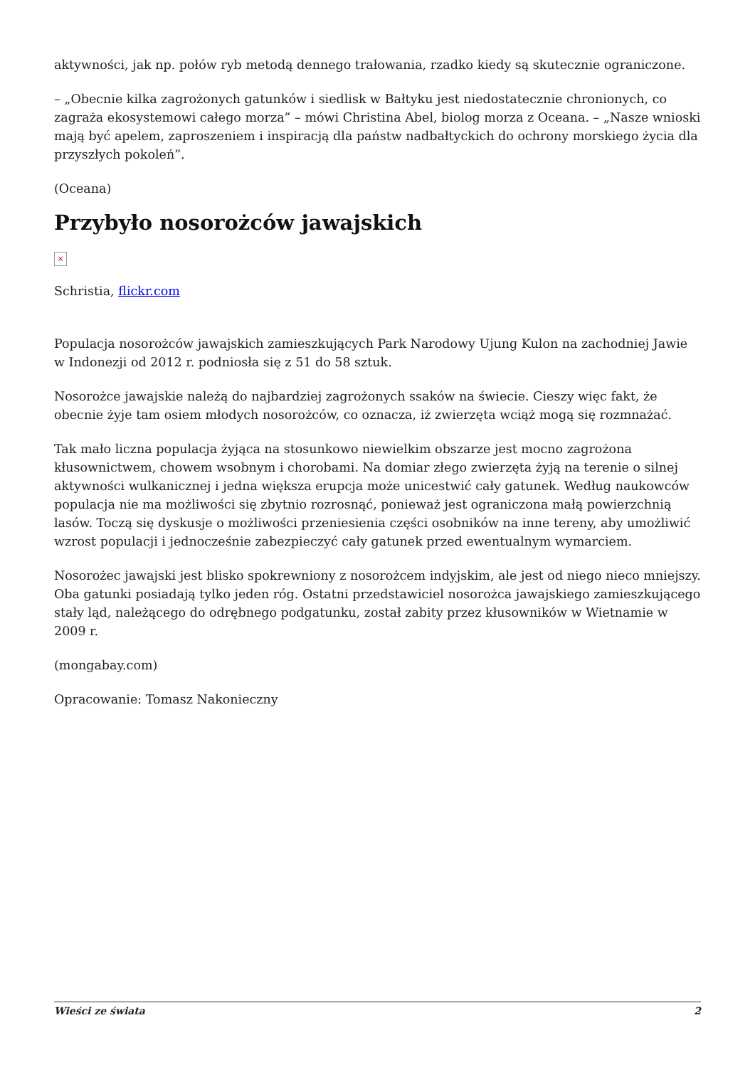aktywności, jak np. połów ryb metodą dennego trałowania, rzadko kiedy są skutecznie ograniczone.
– „Obecnie kilka zagrożonych gatunków i siedlisk w Bałtyku jest niedostatecznie chronionych, co zagraża ekosystemowi całego morza” – mówi Christina Abel, biolog morza z Oceana. – „Nasze wnioski mają być apelem, zaproszeniem i inspiracją dla państw nadbałtyckich do ochrony morskiego życia dla przyszłych pokoleń”.
(Oceana)
Przybyło nosorożców jawajskich
×
Schristia, flickr.com
Populacja nosorożców jawajskich zamieszkujących Park Narodowy Ujung Kulon na zachodniej Jawie w Indonezji od 2012 r. podniosła się z 51 do 58 sztuk.
Nosorożce jawajskie należą do najbardziej zagrożonych ssaków na świecie. Cieszy więc fakt, że obecnie żyje tam osiem młodych nosorożców, co oznacza, iż zwierzęta wciąż mogą się rozmnażać.
Tak mało liczna populacja żyjąca na stosunkowo niewielkim obszarze jest mocno zagrożona kłusownictwem, chowem wsobnym i chorobami. Na domiar złego zwierzęta żyją na terenie o silnej aktywności wulkanicznej i jedna większa erupcja może unicestwić cały gatunek. Według naukowców populacja nie ma możliwości się zbytnio rozrosnąć, ponieważ jest ograniczona małą powierzchnią lasów. Toczą się dyskusje o możliwości przeniesienia części osobników na inne tereny, aby umożliwić wzrost populacji i jednocześnie zabezpieczyć cały gatunek przed ewentualnym wymarciem.
Nosorożec jawajski jest blisko spokrewniony z nosorożcem indyjskim, ale jest od niego nieco mniejszy. Oba gatunki posiadają tylko jeden róg. Ostatni przedstawiciel nosorożca jawajskiego zamieszkującego stały ląd, należącego do odrębnego podgatunku, został zabity przez kłusowników w Wietnamie w 2009 r.
(mongabay.com)
Opracowanie: Tomasz Nakonieczny
Wieści ze świata 2